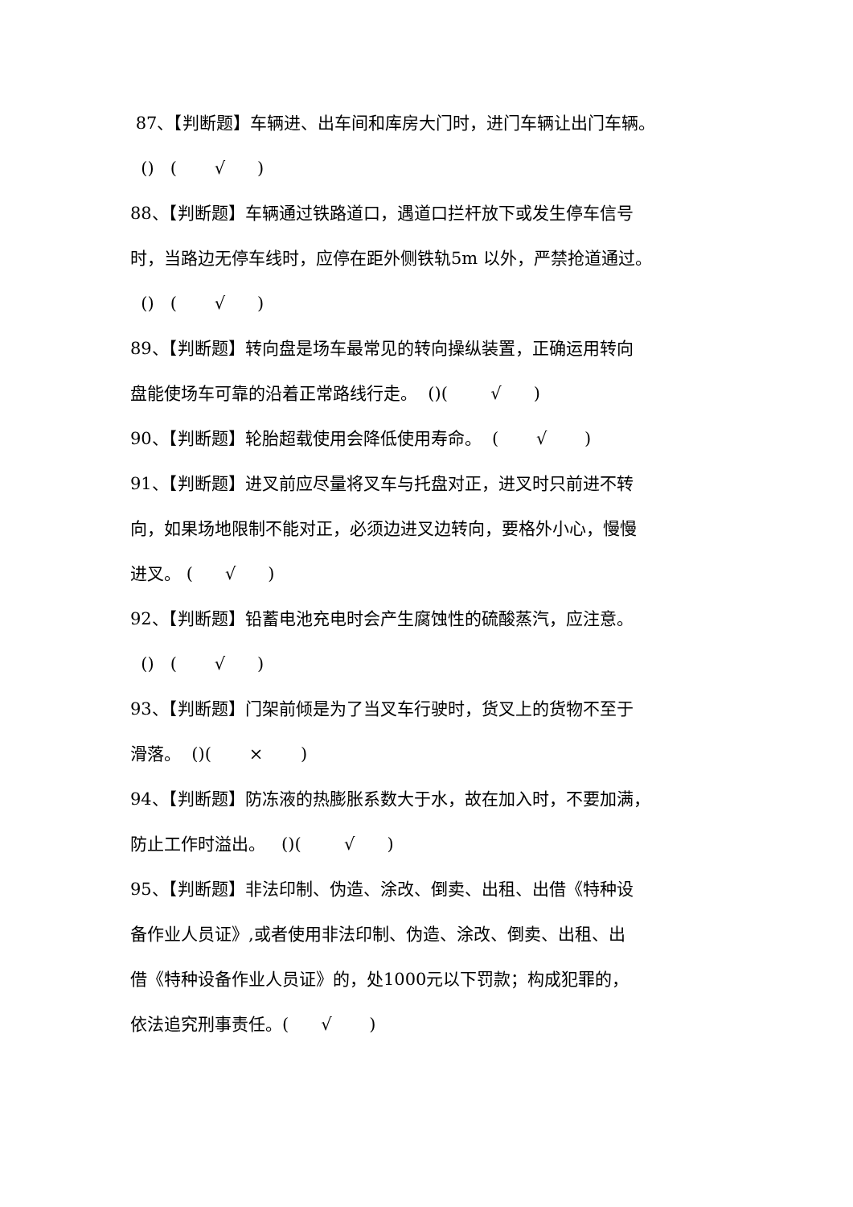87、【判断题】车辆进、出车间和库房大门时，进门车辆让出门车辆。
() ( √ )
88、【判断题】车辆通过铁路道口，遇道口拦杆放下或发生停车信号
时，当路边无停车线时，应停在距外侧铁轨5m 以外，严禁抢道通过。
() ( √ )
89、【判断题】转向盘是场车最常见的转向操纵装置，正确运用转向
盘能使场车可靠的沿着正常路线行走。 ()( √ )
90、【判断题】轮胎超载使用会降低使用寿命。 ( √ )
91、【判断题】进叉前应尽量将叉车与托盘对正，进叉时只前进不转
向，如果场地限制不能对正，必须边进叉边转向，要格外小心，慢慢
进叉。 ( √ )
92、【判断题】铅蓄电池充电时会产生腐蚀性的硫酸蒸汽，应注意。
() ( √ )
93、【判断题】门架前倾是为了当叉车行驶时，货叉上的货物不至于
滑落。 ()( × )
94、【判断题】防冻液的热膨胀系数大于水，故在加入时，不要加满，
防止工作时溢出。 ()( √ )
95、【判断题】非法印制、伪造、涂改、倒卖、出租、出借《特种设
备作业人员证》,或者使用非法印制、伪造、涂改、倒卖、出租、出
借《特种设备作业人员证》的，处1000元以下罚款；构成犯罪的，
依法追究刑事责任。( √ )